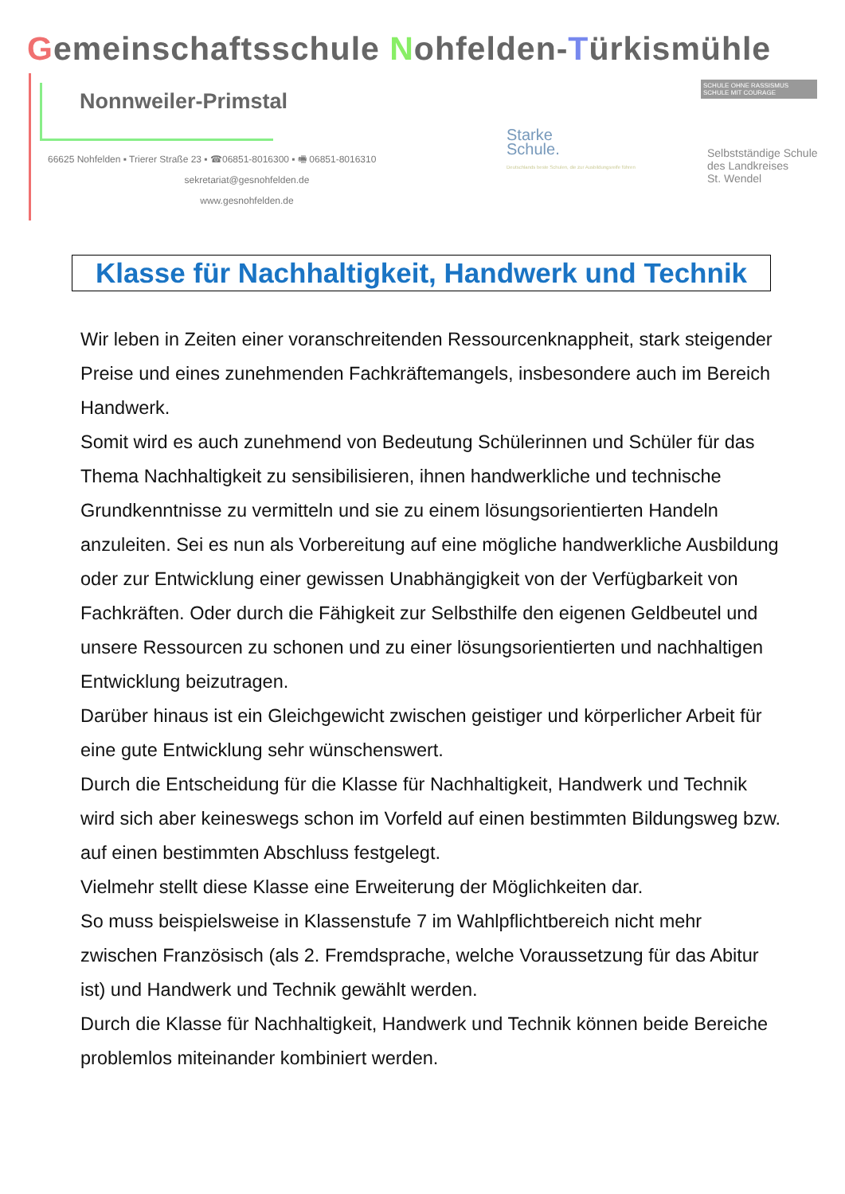Gemeinschaftsschule Nohfelden-Türkismühle
Nonnweiler-Primstal
66625 Nohfelden ▪ Trierer Straße 23 ▪ ☎06851-8016300 ▪ 🖷 06851-8016310
sekretariat@gesnohfelden.de
www.gesnohfelden.de
Starke
Schule.
Deutschlands beste Schulen, die zur Ausbildungsreife führen
SCHULE OHNE RASSISMUS
SCHULE MIT COURAGE
Selbstständige Schule
des Landkreises
St. Wendel
Klasse für Nachhaltigkeit, Handwerk und Technik
Wir leben in Zeiten einer voranschreitenden Ressourcenknappheit, stark steigender Preise und eines zunehmenden Fachkräftemangels, insbesondere auch im Bereich Handwerk.
Somit wird es auch zunehmend von Bedeutung Schülerinnen und Schüler für das Thema Nachhaltigkeit zu sensibilisieren, ihnen handwerkliche und technische Grundkenntnisse zu vermitteln und sie zu einem lösungsorientierten Handeln anzuleiten. Sei es nun als Vorbereitung auf eine mögliche handwerkliche Ausbildung oder zur Entwicklung einer gewissen Unabhängigkeit von der Verfügbarkeit von Fachkräften. Oder durch die Fähigkeit zur Selbsthilfe den eigenen Geldbeutel und unsere Ressourcen zu schonen und zu einer lösungsorientierten und nachhaltigen Entwicklung beizutragen.
Darüber hinaus ist ein Gleichgewicht zwischen geistiger und körperlicher Arbeit für eine gute Entwicklung sehr wünschenswert.
Durch die Entscheidung für die Klasse für Nachhaltigkeit, Handwerk und Technik wird sich aber keineswegs schon im Vorfeld auf einen bestimmten Bildungsweg bzw. auf einen bestimmten Abschluss festgelegt.
Vielmehr stellt diese Klasse eine Erweiterung der Möglichkeiten dar.
So muss beispielsweise in Klassenstufe 7 im Wahlpflichtbereich nicht mehr zwischen Französisch (als 2. Fremdsprache, welche Voraussetzung für das Abitur ist) und Handwerk und Technik gewählt werden.
Durch die Klasse für Nachhaltigkeit, Handwerk und Technik können beide Bereiche problemlos miteinander kombiniert werden.